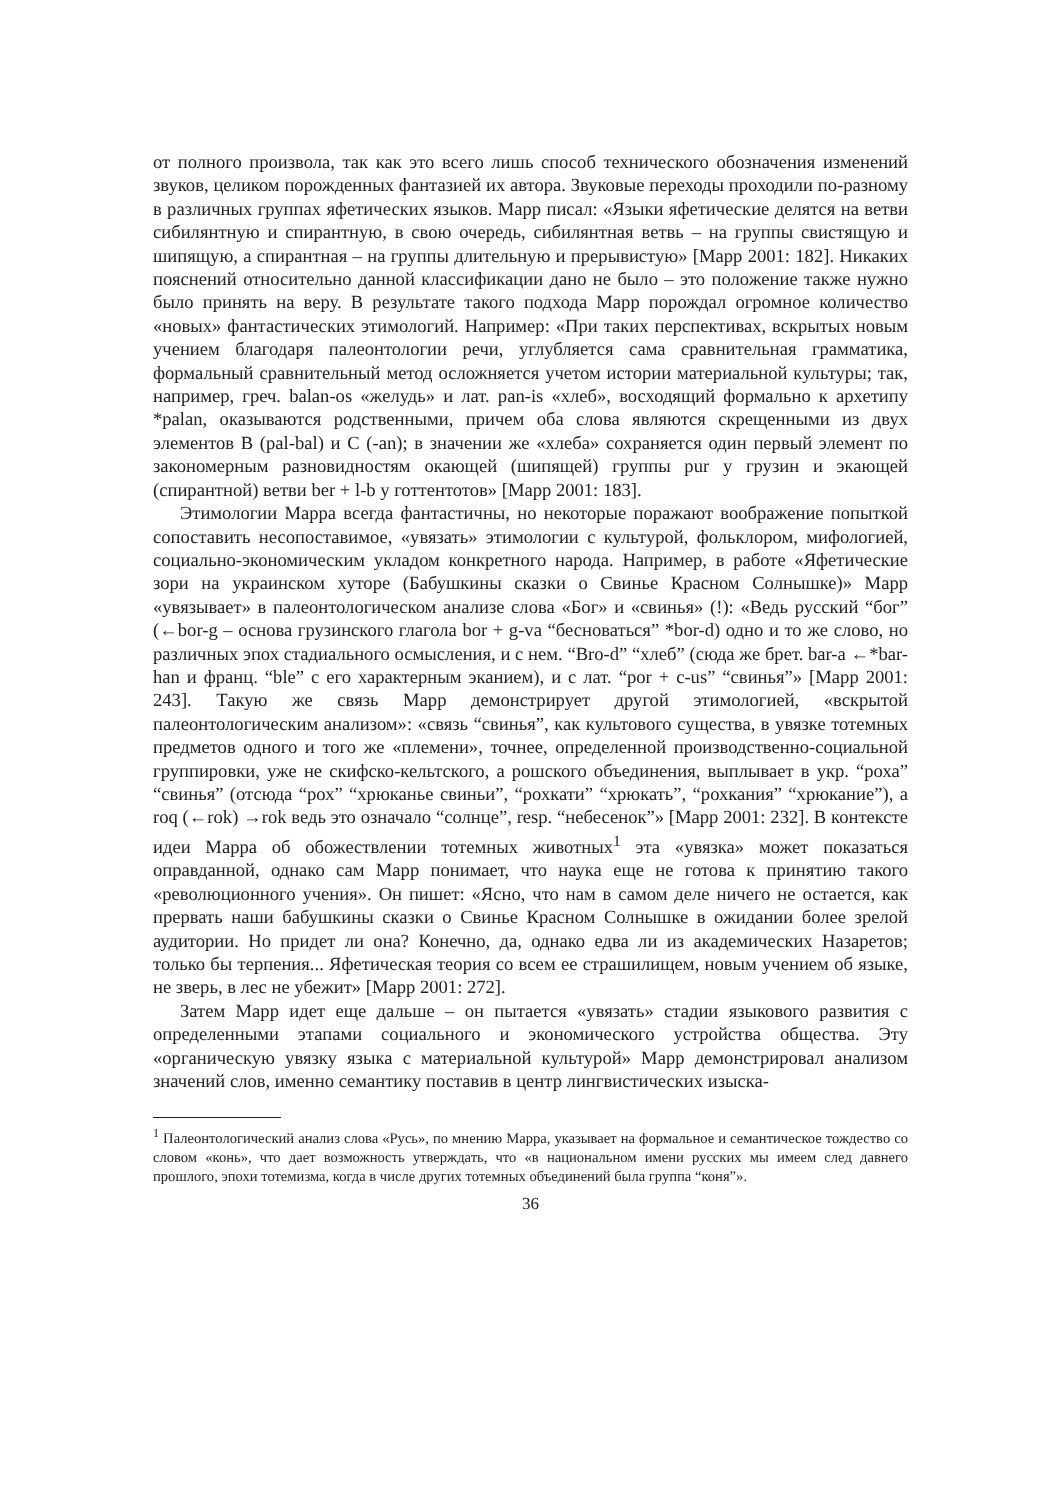от полного произвола, так как это всего лишь способ технического обозначения изменений звуков, целиком порожденных фантазией их автора. Звуковые переходы проходили по-разному в различных группах яфетических языков. Марр писал: «Языки яфетические делятся на ветви сибилянтную и спирантную, в свою очередь, сибилянтная ветвь – на группы свистящую и шипящую, а спирантная – на группы длительную и прерывистую» [Марр 2001: 182]. Никаких пояснений относительно данной классификации дано не было – это положение также нужно было принять на веру. В результате такого подхода Марр порождал огромное количество «новых» фантастических этимологий. Например: «При таких перспективах, вскрытых новым учением благодаря палеонтологии речи, углубляется сама сравнительная грамматика, формальный сравнительный метод осложняется учетом истории материальной культуры; так, например, греч. balan-os «желудь» и лат. pan-is «хлеб», восходящий формально к архетипу *palan, оказываются родственными, причем оба слова являются скрещенными из двух элементов B (pal-bal) и C (-an); в значении же «хлеба» сохраняется один первый элемент по закономерным разновидностям окающей (шипящей) группы pur у грузин и экающей (спирантной) ветви ber + l-b у готтентотов» [Марр 2001: 183].
Этимологии Марра всегда фантастичны, но некоторые поражают воображение попыткой сопоставить несопоставимое, «увязать» этимологии с культурой, фольклором, мифологией, социально-экономическим укладом конкретного народа. Например, в работе «Яфетические зори на украинском хуторе (Бабушкины сказки о Свинье Красном Солнышке)» Марр «увязывает» в палеонтологическом анализе слова «Бог» и «свинья» (!): «Ведь русский “бог” (←bor-g – основа грузинского глагола bor + g-va “бесноваться” *bor-d) одно и то же слово, но различных эпох стадиального осмысления, и с нем. “Bro-d” “хлеб” (сюда же брет. bar-a ←*bar-han и франц. “ble” с его характерным эканием), и с лат. “por + c-us” “свинья”» [Марр 2001: 243]. Такую же связь Марр демонстрирует другой этимологией, «вскрытой палеонтологическим анализом»: «связь “свинья”, как культового существа, в увязке тотемных предметов одного и того же «племени», точнее, определенной производственно-социальной группировки, уже не скифско-кельтского, а рошского объединения, выплывает в укр. “роха” “свинья” (отсюда “рох” “хрюканье свиньи”, “рохкати” “хрюкать”, “рохкания” “хрюкание”), а roq (←rok) →rok ведь это означало “солнце”, resp. “небесенок”» [Марр 2001: 232]. В контексте идеи Марра об обожествлении тотемных животных<sup>1</sup> эта «увязка» может показаться оправданной, однако сам Марр понимает, что наука еще не готова к принятию такого «революционного учения». Он пишет: «Ясно, что нам в самом деле ничего не остается, как прервать наши бабушкины сказки о Свинье Красном Солнышке в ожидании более зрелой аудитории. Но придет ли она? Конечно, да, однако едва ли из академических Назаретов; только бы терпения... Яфетическая теория со всем ее страшилищем, новым учением об языке, не зверь, в лес не убежит» [Марр 2001: 272].
Затем Марр идет еще дальше – он пытается «увязать» стадии языкового развития с определенными этапами социального и экономического устройства общества. Эту «органическую увязку языка с материальной культурой» Марр демонстрировал анализом значений слов, именно семантику поставив в центр лингвистических изыска-
<sup>1</sup> Палеонтологический анализ слова «Русь», по мнению Марра, указывает на формальное и семантическое тождество со словом «конь», что дает возможность утверждать, что «в национальном имени русских мы имеем след давнего прошлого, эпохи тотемизма, когда в числе других тотемных объединений была группа “коня”».
36